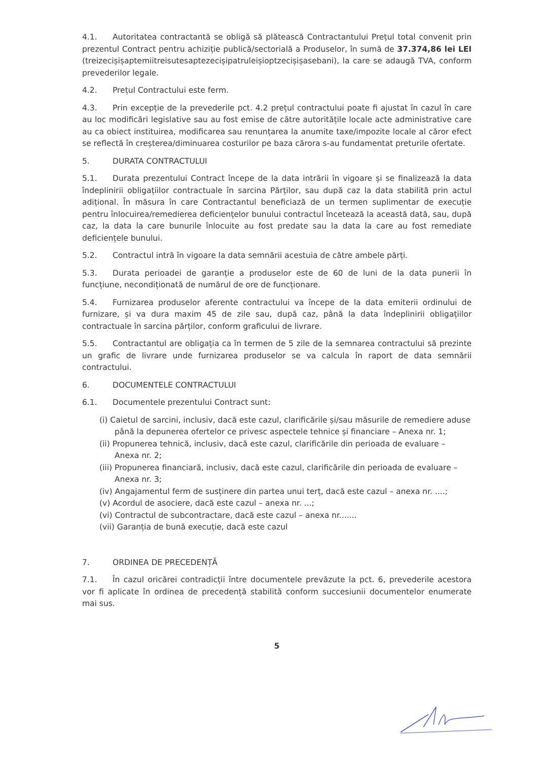4.1. Autoritatea contractantă se obligă să plătească Contractantului Prețul total convenit prin prezentul Contract pentru achiziție publică/sectorială a Produselor, în sumă de 37.374,86 lei LEI (treizecișișaptemiitreisutesaptezecișipatruleișioptzecișișasebani), la care se adaugă TVA, conform prevederilor legale.
4.2. Prețul Contractului este ferm.
4.3. Prin excepție de la prevederile pct. 4.2 prețul contractului poate fi ajustat în cazul în care au loc modificări legislative sau au fost emise de către autoritățile locale acte administrative care au ca obiect instituirea, modificarea sau renunțarea la anumite taxe/impozite locale al căror efect se reflectă în creșterea/diminuarea costurilor pe baza cărora s-au fundamentat preturile ofertate.
5. DURATA CONTRACTULUI
5.1. Durata prezentului Contract începe de la data intrării în vigoare și se finalizează la data îndeplinirii obligațiilor contractuale în sarcina Părților, sau după caz la data stabilită prin actul adițional. În măsura în care Contractantul beneficiază de un termen suplimentar de execuție pentru înlocuirea/remedierea deficiențelor bunului contractul încetează la această dată, sau, după caz, la data la care bunurile înlocuite au fost predate sau la data la care au fost remediate deficiențele bunului.
5.2. Contractul intră în vigoare la data semnării acestuia de către ambele părți.
5.3. Durata perioadei de garanție a produselor este de 60 de luni de la data punerii în funcțiune, necondiționată de numărul de ore de funcționare.
5.4. Furnizarea produselor aferente contractului va începe de la data emiterii ordinului de furnizare, și va dura maxim 45 de zile sau, după caz, până la data îndeplinirii obligațiilor contractuale în sarcina părților, conform graficului de livrare.
5.5. Contractantul are obligația ca în termen de 5 zile de la semnarea contractului să prezinte un grafic de livrare unde furnizarea produselor se va calcula în raport de data semnării contractului.
6. DOCUMENTELE CONTRACTULUI
6.1. Documentele prezentului Contract sunt:
(i) Caietul de sarcini, inclusiv, dacă este cazul, clarificările și/sau măsurile de remediere aduse până la depunerea ofertelor ce privesc aspectele tehnice și financiare – Anexa nr. 1;
(ii) Propunerea tehnică, inclusiv, dacă este cazul, clarificările din perioada de evaluare – Anexa nr. 2;
(iii) Propunerea financiară, inclusiv, dacă este cazul, clarificările din perioada de evaluare – Anexa nr. 3;
(iv) Angajamentul ferm de susținere din partea unui terț, dacă este cazul – anexa nr. ....;
(v) Acordul de asociere, dacă este cazul – anexa nr. ...;
(vi) Contractul de subcontractare, dacă este cazul – anexa nr.......
(vii) Garanția de bună execuție, dacă este cazul
7. ORDINEA DE PRECEDENȚĂ
7.1. În cazul oricărei contradicții între documentele prevăzute la pct. 6, prevederile acestora vor fi aplicate în ordinea de precedență stabilită conform succesiunii documentelor enumerate mai sus.
5